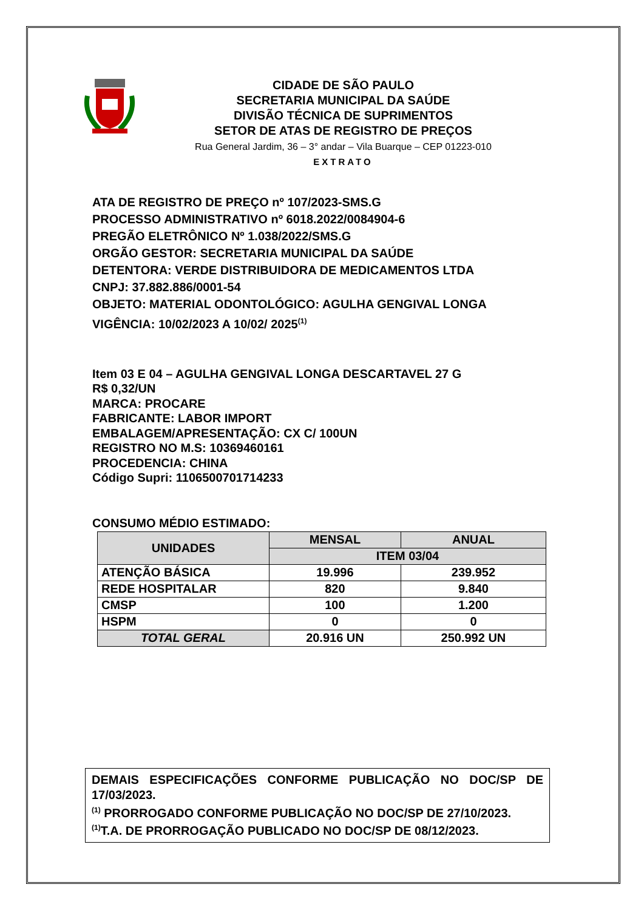CIDADE DE SÃO PAULO
SECRETARIA MUNICIPAL DA SAÚDE
DIVISÃO TÉCNICA DE SUPRIMENTOS
SETOR DE ATAS DE REGISTRO DE PREÇOS
Rua General Jardim, 36 – 3° andar – Vila Buarque – CEP 01223-010
EXTRATO
ATA DE REGISTRO DE PREÇO nº 107/2023-SMS.G
PROCESSO ADMINISTRATIVO nº 6018.2022/0084904-6
PREGÃO ELETRÔNICO Nº 1.038/2022/SMS.G
ORGÃO GESTOR: SECRETARIA MUNICIPAL DA SAÚDE
DETENTORA: VERDE DISTRIBUIDORA DE MEDICAMENTOS LTDA
CNPJ: 37.882.886/0001-54
OBJETO: MATERIAL ODONTOLÓGICO: AGULHA GENGIVAL LONGA
VIGÊNCIA: 10/02/2023 A 10/02/ 2025<sup>(1)</sup>
Item 03 E 04 – AGULHA GENGIVAL LONGA DESCARTAVEL 27 G
R$ 0,32/UN
MARCA: PROCARE
FABRICANTE: LABOR IMPORT
EMBALAGEM/APRESENTAÇÃO: CX C/ 100UN
REGISTRO NO M.S: 10369460161
PROCEDENCIA: CHINA
Código Supri: 1106500701714233
CONSUMO MÉDIO ESTIMADO:
| UNIDADES | MENSAL | ANUAL |
| --- | --- | --- |
| | ITEM 03/04 | |
| ATENÇÃO BÁSICA | 19.996 | 239.952 |
| REDE HOSPITALAR | 820 | 9.840 |
| CMSP | 100 | 1.200 |
| HSPM | 0 | 0 |
| TOTAL GERAL | 20.916 UN | 250.992 UN |
DEMAIS ESPECIFICAÇÕES CONFORME PUBLICAÇÃO NO DOC/SP DE
17/03/2023.
<sup>(1)</sup> PRORROGADO CONFORME PUBLICAÇÃO NO DOC/SP DE 27/10/2023.
<sup>(1)</sup> T.A. DE PRORROGAÇÃO PUBLICADO NO DOC/SP DE 08/12/2023.